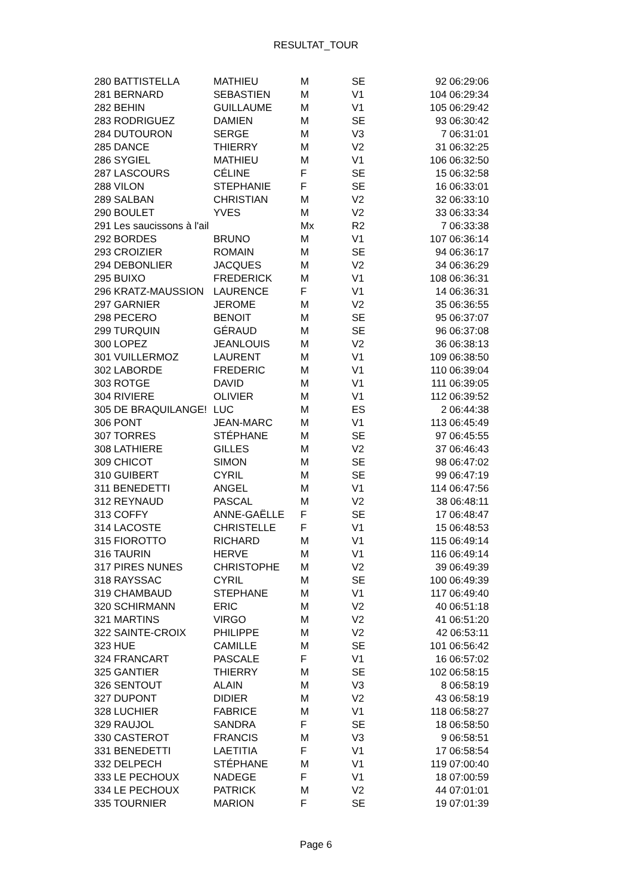RESULTAT_TOUR
| 280 BATTISTELLA | MATHIEU | M | SE | 92 06:29:06 |
| 281 BERNARD | SEBASTIEN | M | V1 | 104 06:29:34 |
| 282 BEHIN | GUILLAUME | M | V1 | 105 06:29:42 |
| 283 RODRIGUEZ | DAMIEN | M | SE | 93 06:30:42 |
| 284 DUTOURON | SERGE | M | V3 | 7 06:31:01 |
| 285 DANCE | THIERRY | M | V2 | 31 06:32:25 |
| 286 SYGIEL | MATHIEU | M | V1 | 106 06:32:50 |
| 287 LASCOURS | CÉLINE | F | SE | 15 06:32:58 |
| 288 VILON | STEPHANIE | F | SE | 16 06:33:01 |
| 289 SALBAN | CHRISTIAN | M | V2 | 32 06:33:10 |
| 290 BOULET | YVES | M | V2 | 33 06:33:34 |
| 291 Les saucissons à l'ail | | Mx | R2 | 7 06:33:38 |
| 292 BORDES | BRUNO | M | V1 | 107 06:36:14 |
| 293 CROIZIER | ROMAIN | M | SE | 94 06:36:17 |
| 294 DEBONLIER | JACQUES | M | V2 | 34 06:36:29 |
| 295 BUIXO | FREDERICK | M | V1 | 108 06:36:31 |
| 296 KRATZ-MAUSSION | LAURENCE | F | V1 | 14 06:36:31 |
| 297 GARNIER | JEROME | M | V2 | 35 06:36:55 |
| 298 PECERO | BENOIT | M | SE | 95 06:37:07 |
| 299 TURQUIN | GÉRAUD | M | SE | 96 06:37:08 |
| 300 LOPEZ | JEANLOUIS | M | V2 | 36 06:38:13 |
| 301 VUILLERMOZ | LAURENT | M | V1 | 109 06:38:50 |
| 302 LABORDE | FREDERIC | M | V1 | 110 06:39:04 |
| 303 ROTGE | DAVID | M | V1 | 111 06:39:05 |
| 304 RIVIERE | OLIVIER | M | V1 | 112 06:39:52 |
| 305 DE BRAQUILANGE! | LUC | M | ES | 2 06:44:38 |
| 306 PONT | JEAN-MARC | M | V1 | 113 06:45:49 |
| 307 TORRES | STÉPHANE | M | SE | 97 06:45:55 |
| 308 LATHIERE | GILLES | M | V2 | 37 06:46:43 |
| 309 CHICOT | SIMON | M | SE | 98 06:47:02 |
| 310 GUIBERT | CYRIL | M | SE | 99 06:47:19 |
| 311 BENEDETTI | ANGEL | M | V1 | 114 06:47:56 |
| 312 REYNAUD | PASCAL | M | V2 | 38 06:48:11 |
| 313 COFFY | ANNE-GAËLLE | F | SE | 17 06:48:47 |
| 314 LACOSTE | CHRISTELLE | F | V1 | 15 06:48:53 |
| 315 FIOROTTO | RICHARD | M | V1 | 115 06:49:14 |
| 316 TAURIN | HERVE | M | V1 | 116 06:49:14 |
| 317 PIRES NUNES | CHRISTOPHE | M | V2 | 39 06:49:39 |
| 318 RAYSSAC | CYRIL | M | SE | 100 06:49:39 |
| 319 CHAMBAUD | STEPHANE | M | V1 | 117 06:49:40 |
| 320 SCHIRMANN | ERIC | M | V2 | 40 06:51:18 |
| 321 MARTINS | VIRGO | M | V2 | 41 06:51:20 |
| 322 SAINTE-CROIX | PHILIPPE | M | V2 | 42 06:53:11 |
| 323 HUE | CAMILLE | M | SE | 101 06:56:42 |
| 324 FRANCART | PASCALE | F | V1 | 16 06:57:02 |
| 325 GANTIER | THIERRY | M | SE | 102 06:58:15 |
| 326 SENTOUT | ALAIN | M | V3 | 8 06:58:19 |
| 327 DUPONT | DIDIER | M | V2 | 43 06:58:19 |
| 328 LUCHIER | FABRICE | M | V1 | 118 06:58:27 |
| 329 RAUJOL | SANDRA | F | SE | 18 06:58:50 |
| 330 CASTEROT | FRANCIS | M | V3 | 9 06:58:51 |
| 331 BENEDETTI | LAETITIA | F | V1 | 17 06:58:54 |
| 332 DELPECH | STÉPHANE | M | V1 | 119 07:00:40 |
| 333 LE PECHOUX | NADEGE | F | V1 | 18 07:00:59 |
| 334 LE PECHOUX | PATRICK | M | V2 | 44 07:01:01 |
| 335 TOURNIER | MARION | F | SE | 19 07:01:39 |
Page 6